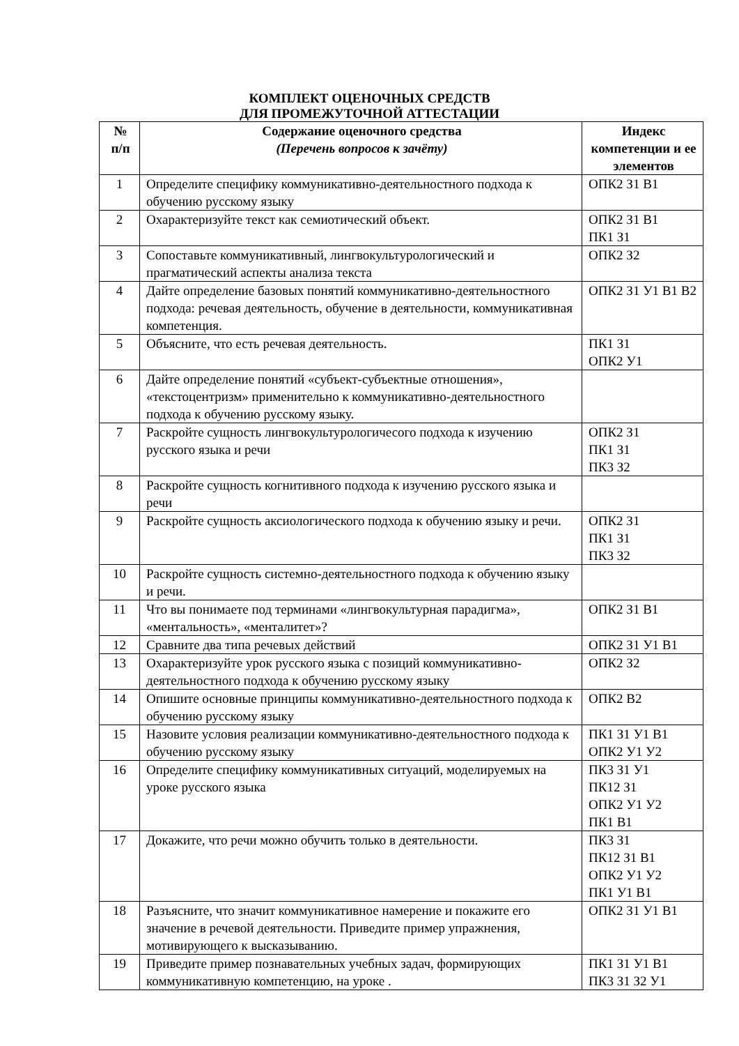КОМПЛЕКТ ОЦЕНОЧНЫХ СРЕДСТВ
ДЛЯ ПРОМЕЖУТОЧНОЙ АТТЕСТАЦИИ
| № п/п | Содержание оценочного средства (Перечень вопросов к зачёту) | Индекс компетенции и ее элементов |
| --- | --- | --- |
| 1 | Определите специфику коммуникативно-деятельностного подхода к обучению русскому языку | ОПК2 З1 В1 |
| 2 | Охарактеризуйте текст как семиотический объект. | ОПК2 З1 В1 ПК1 З1 |
| 3 | Сопоставьте коммуникативный, лингвокультурологический и прагматический аспекты анализа текста | ОПК2 З2 |
| 4 | Дайте определение базовых понятий коммуникативно-деятельностного подхода: речевая деятельность, обучение в деятельности, коммуникативная компетенция. | ОПК2 З1 У1 В1 В2 |
| 5 | Объясните, что есть речевая деятельность. | ПК1 З1 ОПК2 У1 |
| 6 | Дайте определение понятий «субъект-субъектные отношения», «текстоцентризм» применительно к коммуникативно-деятельностного подхода к обучению русскому языку. | |
| 7 | Раскройте сущность лингвокультурологичесого подхода к изучению русского языка и речи | ОПК2 З1 ПК1 З1 ПК3 З2 |
| 8 | Раскройте сущность когнитивного подхода к изучению русского языка и речи | |
| 9 | Раскройте сущность аксиологического подхода к обучению языку и речи. | ОПК2 З1 ПК1 З1 ПК3 З2 |
| 10 | Раскройте сущность системно-деятельностного подхода к обучению языку и речи. | |
| 11 | Что вы понимаете под терминами «лингвокультурная парадигма», «ментальность», «менталитет»? | ОПК2 З1 В1 |
| 12 | Сравните два типа речевых действий | ОПК2 З1 У1 В1 |
| 13 | Охарактеризуйте урок русского языка с позиций коммуникативно-деятельностного подхода к обучению русскому языку | ОПК2 З2 |
| 14 | Опишите основные принципы коммуникативно-деятельностного подхода к обучению русскому языку | ОПК2 В2 |
| 15 | Назовите условия реализации коммуникативно-деятельностного подхода к обучению русскому языку | ПК1 З1 У1 В1 ОПК2 У1 У2 |
| 16 | Определите специфику коммуникативных ситуаций, моделируемых на уроке русского языка | ПК3 З1 У1 ПК12 З1 ОПК2 У1 У2 ПК1 В1 |
| 17 | Докажите, что речи можно обучить только в деятельности. | ПК3 З1 ПК12 З1 В1 ОПК2 У1 У2 ПК1 У1 В1 |
| 18 | Разъясните, что значит коммуникативное намерение и покажите его значение в речевой деятельности. Приведите пример упражнения, мотивирующего к высказыванию. | ОПК2 З1 У1 В1 |
| 19 | Приведите пример познавательных учебных задач, формирующих коммуникативную компетенцию, на уроке . | ПК1 З1 У1 В1 ПК3 З1 З2 У1 |